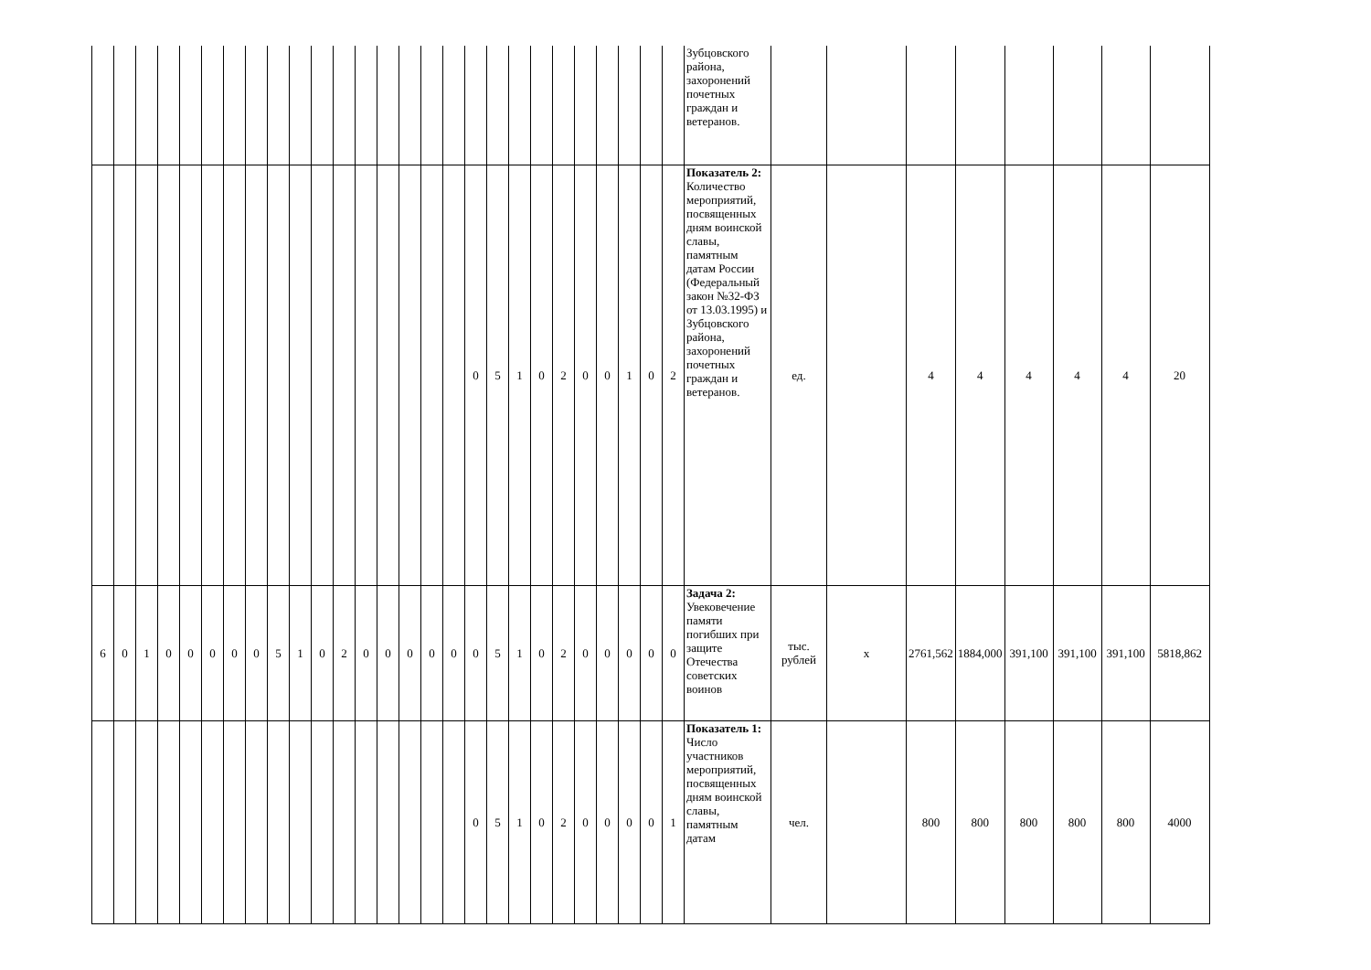| | | | | | | | | | | | | | | | | | | | | | | | | | | | Зубцовского района, захоронений почетных граждан и ветеранов. | | | | | | | | |
| | | | | | | | | | | | | | | | | | 0 | 5 | 1 | 0 | 2 | 0 | 0 | 1 | 0 | 2 | Показатель 2: Количество мероприятий, посвященных дням воинской славы, памятным датам России (Федеральный закон №32-ФЗ от 13.03.1995) и Зубцовского района, захоронений почетных граждан и ветеранов. | ед. | | 4 | 4 | 4 | 4 | 4 | 20 |
| 6 | 0 | 1 | 0 | 0 | 0 | 0 | 0 | 5 | 1 | 0 | 2 | 0 | 0 | 0 | 0 | 0 | 0 | 5 | 1 | 0 | 2 | 0 | 0 | 0 | 0 | 0 | Задача 2: Увековечение памяти погибших при защите Отечества советских воинов | тыс. рублей | х | 2761,562 | 1884,000 | 391,100 | 391,100 | 391,100 | 5818,862 |
| | | | | | | | | | | | | | | | | | 0 | 5 | 1 | 0 | 2 | 0 | 0 | 0 | 0 | 1 | Показатель 1: Число участников мероприятий, посвященных дням воинской славы, памятным датам | чел. | | 800 | 800 | 800 | 800 | 800 | 4000 |